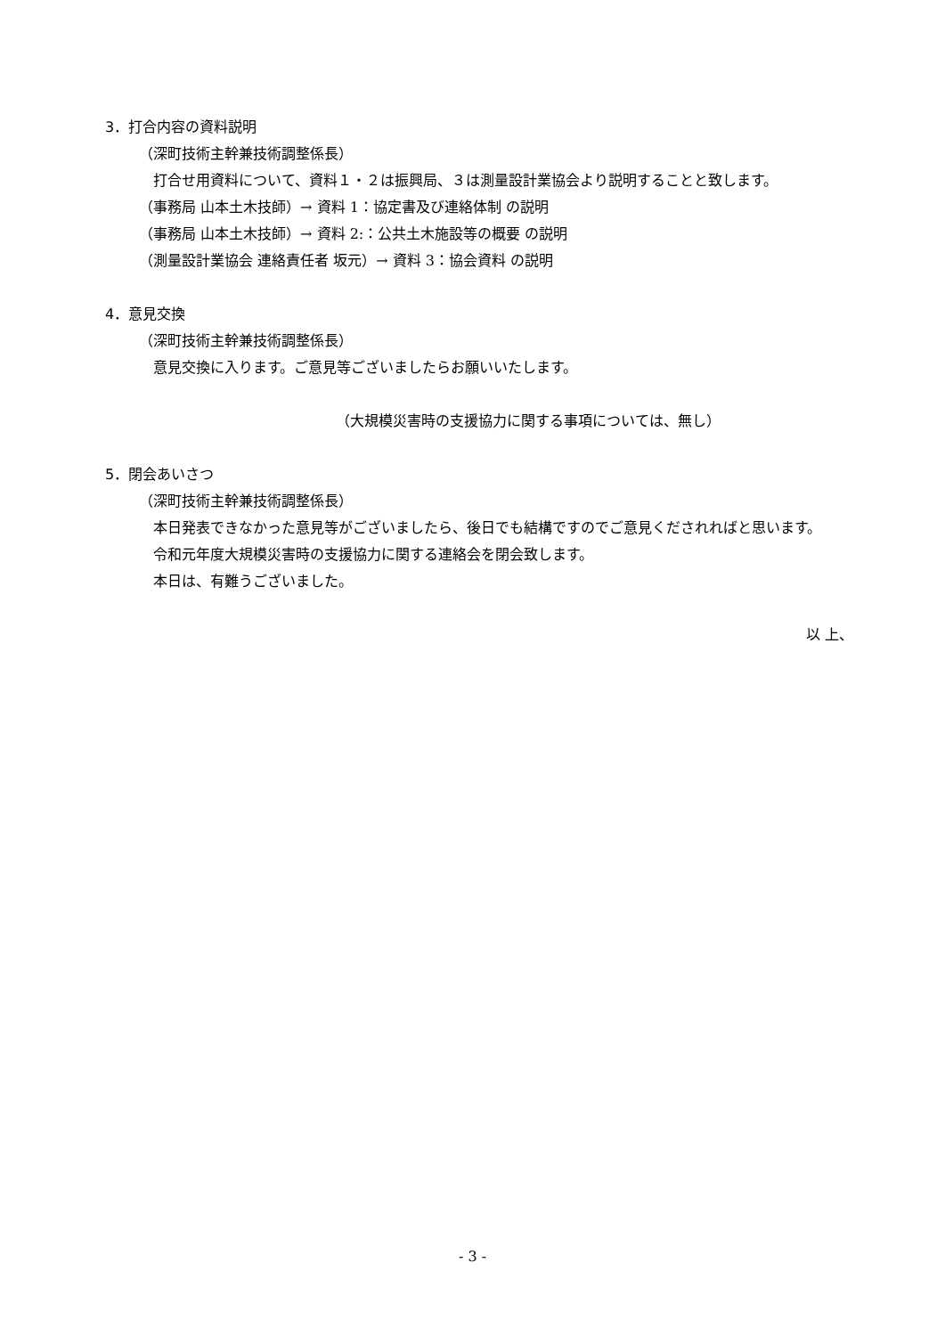3．打合内容の資料説明
（深町技術主幹兼技術調整係長）
打合せ用資料について、資料１・２は振興局、３は測量設計業協会より説明することと致します。
（事務局 山本土木技師）→ 資料 1：協定書及び連絡体制 の説明
（事務局 山本土木技師）→ 資料 2:：公共土木施設等の概要 の説明
（測量設計業協会 連絡責任者 坂元）→ 資料 3：協会資料 の説明
4．意見交換
（深町技術主幹兼技術調整係長）
意見交換に入ります。ご意見等ございましたらお願いいたします。
（大規模災害時の支援協力に関する事項については、無し）
5．閉会あいさつ
（深町技術主幹兼技術調整係長）
本日発表できなかった意見等がございましたら、後日でも結構ですのでご意見くだされればと思います。
令和元年度大規模災害時の支援協力に関する連絡会を閉会致します。
本日は、有難うございました。
以 上、
- 3 -